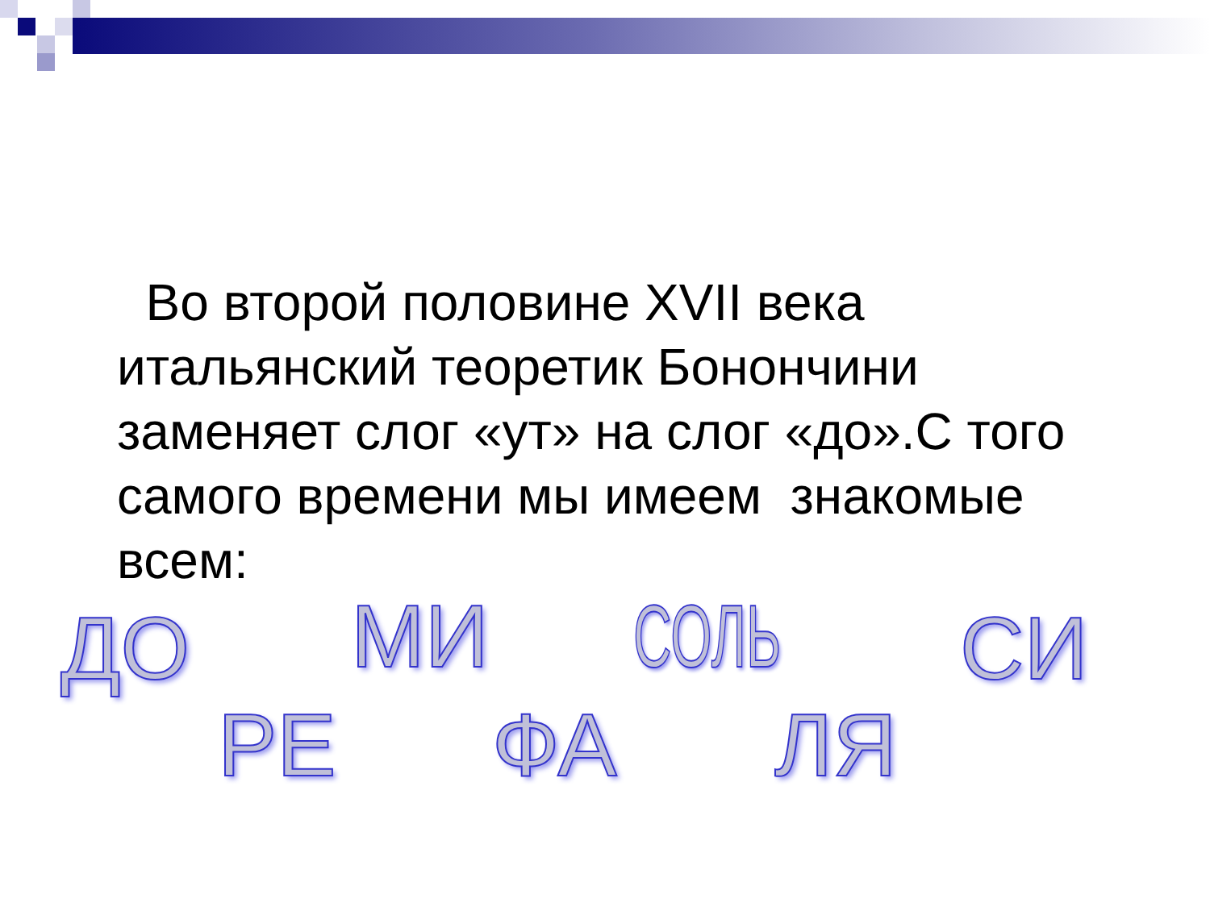Во второй половине XVII века итальянский теоретик Бонончини заменяет слог «ут» на слог «до».С того самого времени мы имеем знакомые всем:
ДО МИ СОЛЬ СИ
РЕ ФА ЛЯ